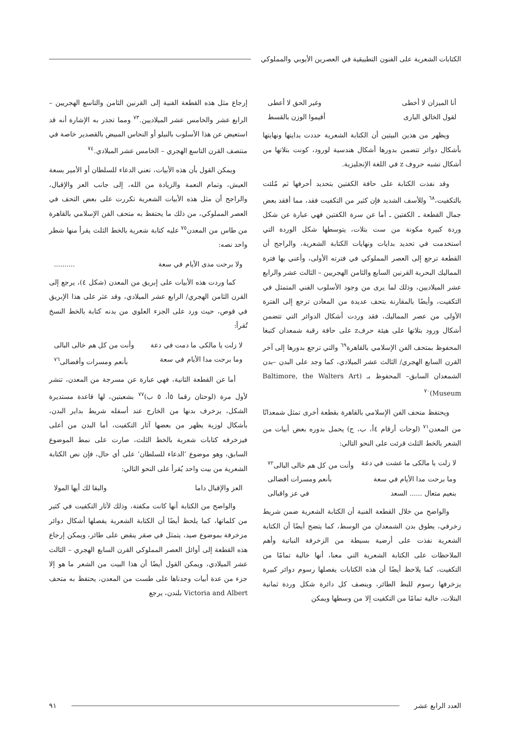الكتابات الشعرية على الفنون التطبيقية في العصرين الأيوبي والمملوكي
أنا الميزان لا أخطى وغير الحق لا أعطى
لقول الخالق البارى أقيموا الوزن بالقسط
ويظهر من هذين البيتين أن الكتابة الشعرية حددت بدايتها ونهايتها بأشكال دوائر تتضمن بدورها أشكال هندسية لورود، كونت بتلاتها من أشكال تشبه حروف z في اللغة الإنجليزية.
وقد نفذت الكتابة على حافة الكفتين بتحديد أحرفها ثم مُلئت بالتكفيت،<sup>٦٨</sup> وللأسف الشديد فإن كثير من التكفيت فقد، مما أفقد بعض جمال القطعة ـ الكفتين ـ أما عن سرة الكفتين فهي عبارة عن شكل وردة كبيرة مكونة من ست بتلات، يتوسطها شكل الوردة التي استخدمت في تحديد بدايات ونهايات الكتابة الشعرية، والراجح أن القطعة ترجع إلى العصر المملوكي في فترته الأولى، وأعني بها فترة المماليك البحرية القرنين السابع والثامن الهجريين – الثالث عشر والرابع عشر الميلاديين، وذلك لما يرى من وجود الأسلوب الفني المتمثل في التكفيت، وأيضًا بالمقارنة بتحف عديدة من المعادن ترجع إلى الفترة الأولى من عصر المماليك، فقد وردت أشكال الدوائر التي تتضمن أشكال ورود بتلاتها على هيئة حرفz على حافة رقبة شمعدان كتبغا المحفوظ بمتحف الفن الإسلامي بالقاهرة<sup>٦٩</sup> والتي ترجع بدورها إلى آخر القرن السابع الهجري/ الثالث عشر الميلادي، كما وجد على البدن –بدن الشمعدان السابق– المحفوظ بـ (Baltimore, the Walters Art Museum)<sup>٧٠</sup>
ويحتفظ متحف الفن الإسلامي بالقاهرة بقطعة أخرى تمثل شمعدانًا من المعدن<sup>٧١</sup> (لوحات أرقام ٤أ، ب، ج) يحمل بدوره بعض أبيات من الشعر بالخط الثلث قرئت على النحو التالي:
لا زلت يا مالكى ما عشت في دعة وأنت من كل هم خالى البالى<sup>٧٢</sup>
وما برحت مدا الأيام في سعة بأنعم ومسرات أفضالى
بنعيم متعال ...... السعد في عز واقبالى
والواضح من خلال القطعة الفنية أن الكتابة الشعرية ضمن شريط زخرفي، يطوق بدن الشمعدان من الوسط، كما يتضح أيضًا أن الكتابة الشعرية نفذت على أرضية بسيطة من الزخرفة النباتية وأهم الملاحظات على الكتابة الشعرية التي معنا، أنها خالية تمامًا من التكفيت، كما يلاحظ أيضًا أن هذه الكتابات يفصلها رسوم دوائر كبيرة يزخرفها رسوم للبط الطائر، وينصف كل دائرة شكل وردة ثمانية البتلات، خالية تمامًا من التكفيت إلا من وسطها ويمكن
إرجاع مثل هذه القطعة الفنية إلى القرنين الثامن والتاسع الهجريين – الرابع عشر والخامس عشر الميلاديين.<sup>٧٣</sup> ومما تجدر به الإشارة أنه قد استعيض عن هذا الأسلوب بالنيلو أو النحاس المبيض بالقصدير خاصة في منتصف القرن التاسع الهجري – الخامس عشر الميلادي.<sup>٧٤</sup>
ويمكن القول بأن هذه الأبيات، تعني الدعاء للسلطان أو الأمير بسعة العيش، وتمام النعمة والزيادة من الله، إلى جانب العز والإقبال، والراجح أن مثل هذه الأبيات الشعرية تكررت على بعض التحف في العصر المملوكي، من ذلك ما يحتفظ به متحف الفن الإسلامي بالقاهرة من طاس من المعدن<sup>٧٥</sup> عليه كتابة شعرية بالخط الثلث يقرأ منها شطر واحد نصه:
ولا برحت مدى الأيام في سعة..........
كما وردت هذه الأبيات على إبريق من المعدن (شكل ٤)، يرجع إلى القرن الثامن الهجري/ الرابع عشر الميلادي، وقد عثر على هذا الإبريق في قوص، حيث ورد على الجزء العلوي من بدنه كتابة بالخط النسخ تُقرأ:
لا زلت يا مالكى ما دمت في دعة وأنت من كل هم خالى البالى
وما برحت مدا الأيام في سعة بأنعم ومسرات وأفضالى<sup>٧٦</sup>
أما عن القطعة الثانية، فهي عبارة عن مسرجة من المعدن، تنشر لأول مرة (لوحتان رقما ٥أ، ٥ ب)<sup>٧٧</sup> بشعبتين، لها قاعدة مستديرة الشكل، يزخرف بدنها من الخارج عند أسفله شريط بداير البدن، بأشكال لوزية يظهر من بعضها آثار التكفيت، أما البدن من أعلى فيزخرفه كتابات شعرية بالخط الثلث، صارت على نمط الموضوع السابق، وهو موضوع ‘الدعاء للسلطان’ على أي حال، فإن نص الكتابة الشعرية من بيت واحد يُقرأ على النحو التالي:
العز والإقبال داما والبقا لك أيها المولا
والواضح من الكتابة أنها كانت مكفتة، وذلك لآثار التكفيت في كثير من كلماتها، كما يلحظ أيضًا أن الكتابة الشعرية يفصلها أشكال دوائر مزخرفة بموضوع صيد، يتمثل في صقر ينقض على طائر، ويمكن إرجاع هذه القطعة إلى أوائل العصر المملوكي القرن السابع الهجري – الثالث عشر الميلادي، ويمكن القول أيضًا أن هذا البيت من الشعر ما هو إلا جزء من عدة أبيات وجدناها على طست من المعدن، يحتفظ به متحف Victoria and Albert بلندن، يرجع
العدد الرابع عشر ٩١